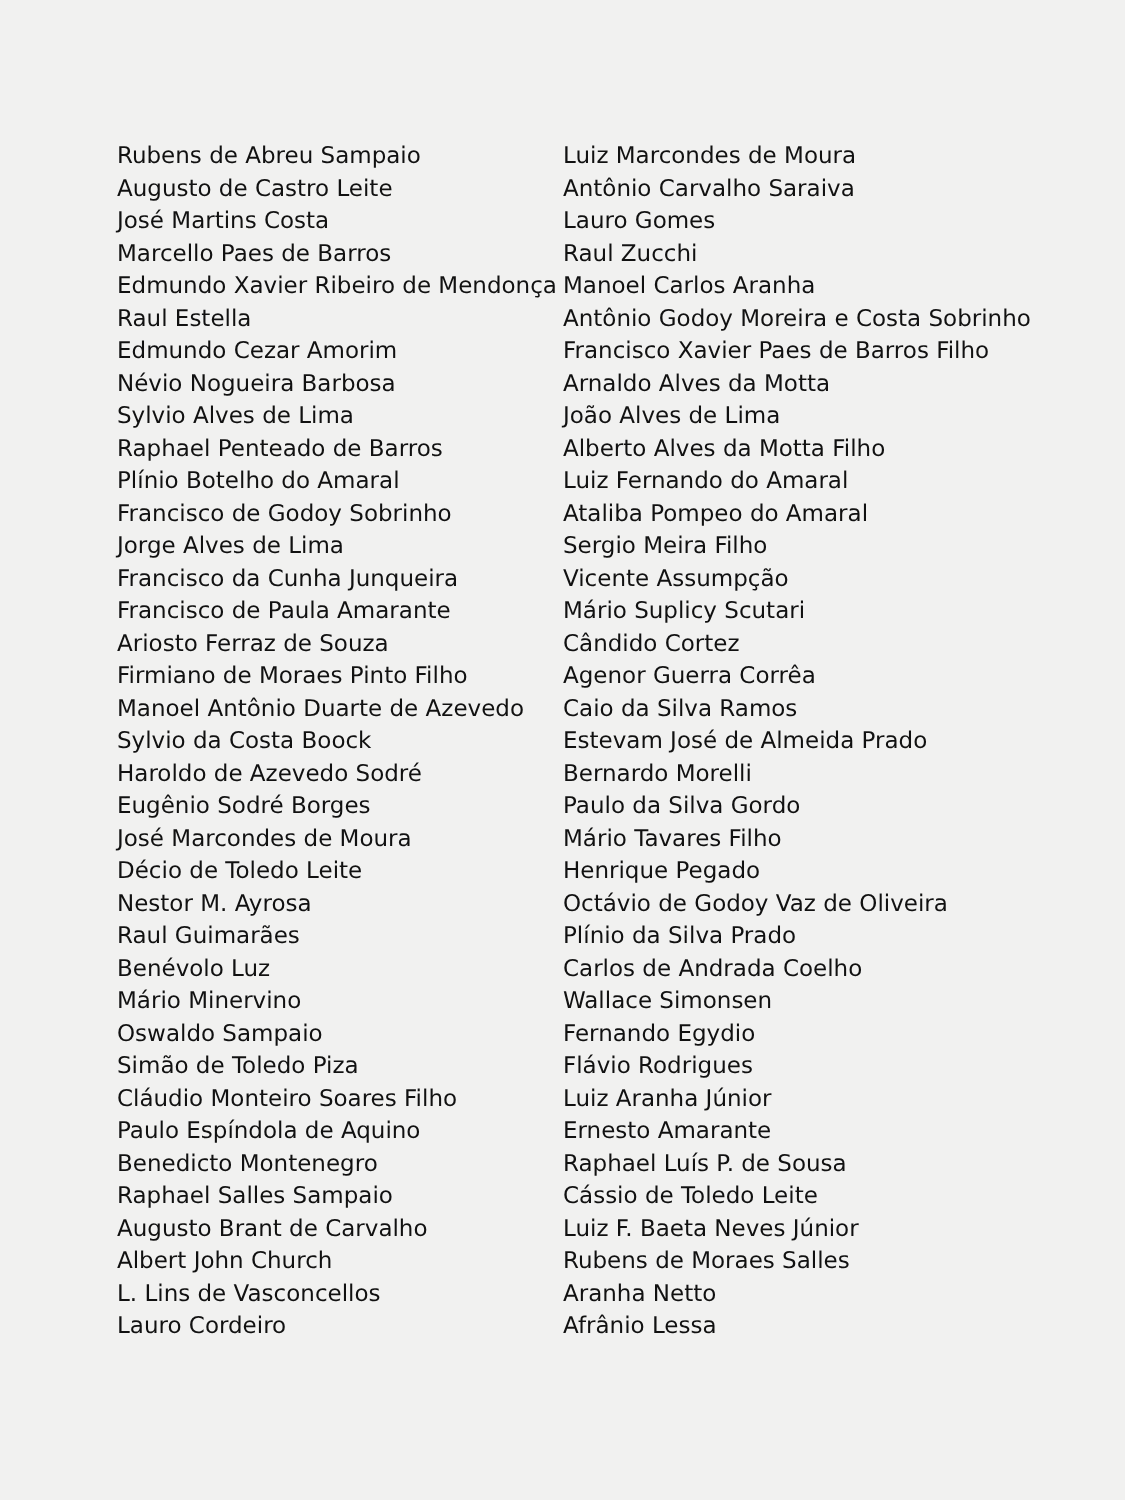Rubens de Abreu Sampaio
Augusto de Castro Leite
José Martins Costa
Marcello Paes de Barros
Edmundo Xavier Ribeiro de Mendonça
Raul Estella
Edmundo Cezar Amorim
Névio Nogueira Barbosa
Sylvio Alves de Lima
Raphael Penteado de Barros
Plínio Botelho do Amaral
Francisco de Godoy Sobrinho
Jorge Alves de Lima
Francisco da Cunha Junqueira
Francisco de Paula Amarante
Ariosto Ferraz de Souza
Firmiano de Moraes Pinto Filho
Manoel Antônio Duarte de Azevedo
Sylvio da Costa Boock
Haroldo de Azevedo Sodré
Eugênio Sodré Borges
José Marcondes de Moura
Décio de Toledo Leite
Nestor M. Ayrosa
Raul Guimarães
Benévolo Luz
Mário Minervino
Oswaldo Sampaio
Simão de Toledo Piza
Cláudio Monteiro Soares Filho
Paulo Espíndola de Aquino
Benedicto Montenegro
Raphael Salles Sampaio
Augusto Brant de Carvalho
Albert John Church
L. Lins de Vasconcellos
Lauro Cordeiro
Luiz Marcondes de Moura
Antônio Carvalho Saraiva
Lauro Gomes
Raul Zucchi
Manoel Carlos Aranha
Antônio Godoy Moreira e Costa Sobrinho
Francisco Xavier Paes de Barros Filho
Arnaldo Alves da Motta
João Alves de Lima
Alberto Alves da Motta Filho
Luiz Fernando do Amaral
Ataliba Pompeo do Amaral
Sergio Meira Filho
Vicente Assumpção
Mário Suplicy Scutari
Cândido Cortez
Agenor Guerra Corrêa
Caio da Silva Ramos
Estevam José de Almeida Prado
Bernardo Morelli
Paulo da Silva Gordo
Mário Tavares Filho
Henrique Pegado
Octávio de Godoy Vaz de Oliveira
Plínio da Silva Prado
Carlos de Andrada Coelho
Wallace Simonsen
Fernando Egydio
Flávio Rodrigues
Luiz Aranha Júnior
Ernesto Amarante
Raphael Luís P. de Sousa
Cássio de Toledo Leite
Luiz F. Baeta Neves Júnior
Rubens de Moraes Salles
Aranha Netto
Afrânio Lessa